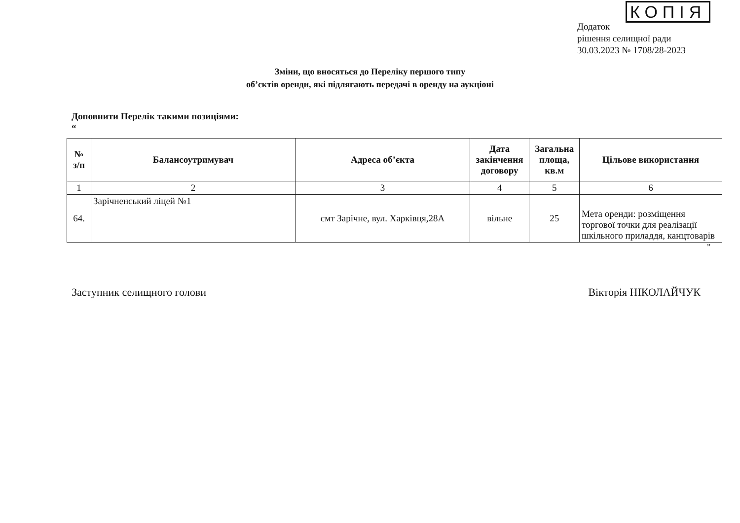КОПІЯ
Додаток
рішення селищної ради
30.03.2023 № 1708/28-2023
Зміни, що вносяться до Переліку першого типу
об’єктів оренди, які підлягають передачі в оренду на аукціоні
Доповнити Перелік такими позиціями:
“
| № з/п | Балансоутримувач | Адреса об’єкта | Дата закінчення договору | Загальна площа, кв.м | Цільове використання |
| --- | --- | --- | --- | --- | --- |
| 1 | 2 | 3 | 4 | 5 | 6 |
| 64. | Зарічненський ліцей №1 | смт Зарічне, вул. Харківця,28А | вільне | 25 | Мета оренди: розміщення торгової точки для реалізації шкільного приладдя, канцтоварів |
”
Заступник селищного голови Вікторія НІКОЛАЙЧУК